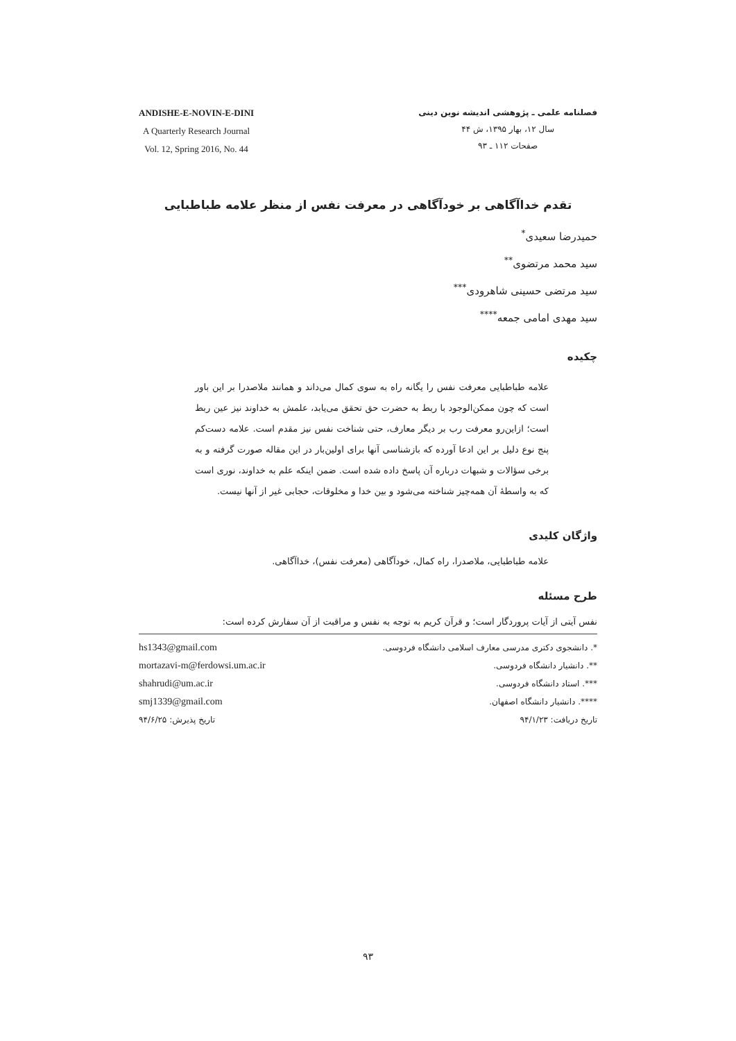ANDISHE-E-NOVIN-E-DINI
A Quarterly Research Journal
Vol. 12, Spring 2016, No. 44
فصلنامه علمی ـ پژوهشی اندیشه نوین دینی
سال ۱۲، بهار ۱۳۹۵، ش ۴۴
صفحات ۱۱۲ ـ ۹۳
تقدم خداآگاهی بر خودآگاهی در معرفت نفس از منظر علامه طباطبایی
حمیدرضا سعیدی<sup>*</sup>
سید محمد مرتضوی<sup>**</sup>
سید مرتضی حسینی شاهرودی<sup>***</sup>
سید مهدی امامی جمعه<sup>****</sup>
چکیده
علامه طباطبایی معرفت نفس را یگانه راه به سوی کمال می‌داند و همانند ملاصدرا بر این باور است که چون ممکن‌الوجود با ربط به حضرت حق تحقق می‌یابد، علمش به خداوند نیز عین ربط است؛ ازاین‌رو معرفت رب بر دیگر معارف، حتی شناخت نفس نیز مقدم است. علامه دست‌کم پنج نوع دلیل بر این ادعا آورده که بازشناسی آنها برای اولین‌بار در این مقاله صورت گرفته و به برخی سؤالات و شبهات درباره آن پاسخ داده شده است. ضمن اینکه علم به خداوند، نوری است که به واسطهٔ آن همه‌چیز شناخته می‌شود و بین خدا و مخلوقات، حجابی غیر از آنها نیست.
واژگان کلیدی
علامه طباطبایی، ملاصدرا، راه کمال، خودآگاهی (معرفت نفس)، خداآگاهی.
طرح مسئله
نفس آیتی از آیات پروردگار است؛ و قرآن کریم به توجه به نفس و مراقبت از آن سفارش کرده است:
*. دانشجوی دکتری مدرسی معارف اسلامی دانشگاه فردوسی.
**. دانشیار دانشگاه فردوسی.
***. استاد دانشگاه فردوسی.
****. دانشیار دانشگاه اصفهان.
تاریخ دریافت: ۹۴/۱/۲۳
hs1343@gmail.com
mortazavi-m@ferdowsi.um.ac.ir
shahrudi@um.ac.ir
smj1339@gmail.com
تاریخ پذیرش: ۹۴/۶/۲۵
۹۳